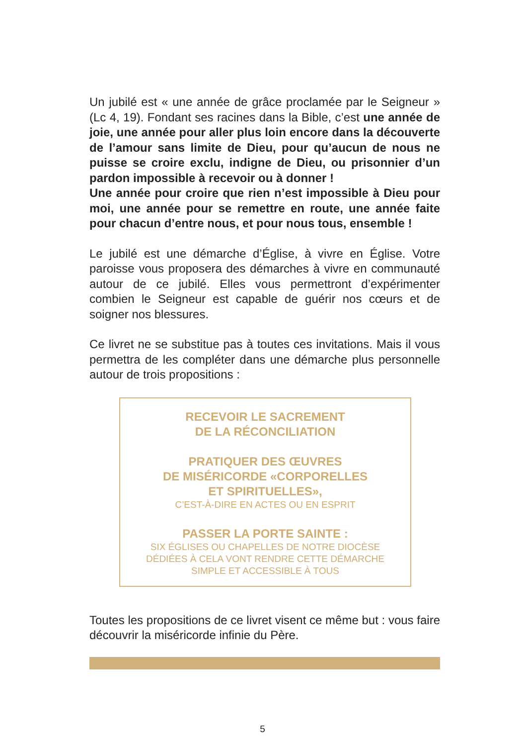Un jubilé est « une année de grâce proclamée par le Seigneur » (Lc 4, 19). Fondant ses racines dans la Bible, c’est une année de joie, une année pour aller plus loin encore dans la découverte de l’amour sans limite de Dieu, pour qu’aucun de nous ne puisse se croire exclu, indigne de Dieu, ou prisonnier d’un pardon impossible à recevoir ou à donner !
Une année pour croire que rien n’est impossible à Dieu pour moi, une année pour se remettre en route, une année faite pour chacun d’entre nous, et pour nous tous, ensemble !
Le jubilé est une démarche d’Église, à vivre en Église. Votre paroisse vous proposera des démarches à vivre en communauté autour de ce jubilé. Elles vous permettront d’expérimenter combien le Seigneur est capable de guérir nos cœurs et de soigner nos blessures.
Ce livret ne se substitue pas à toutes ces invitations. Mais il vous permettra de les compléter dans une démarche plus personnelle autour de trois propositions :
RECEVOIR LE SACREMENT
DE LA RÉCONCILIATION
PRATIQUER DES ŒUVRES
DE MISÉRICORDE «CORPORELLES
ET SPIRITUELLES»,
C’EST-À-DIRE EN ACTES OU EN ESPRIT
PASSER LA PORTE SAINTE :
SIX ÉGLISES OU CHAPELLES DE NOTRE DIOCÈSE
DÉDIÉES À CELA VONT RENDRE CETTE DÉMARCHE
SIMPLE ET ACCESSIBLE À TOUS
Toutes les propositions de ce livret visent ce même but : vous faire découvrir la miséricorde infinie du Père.
5